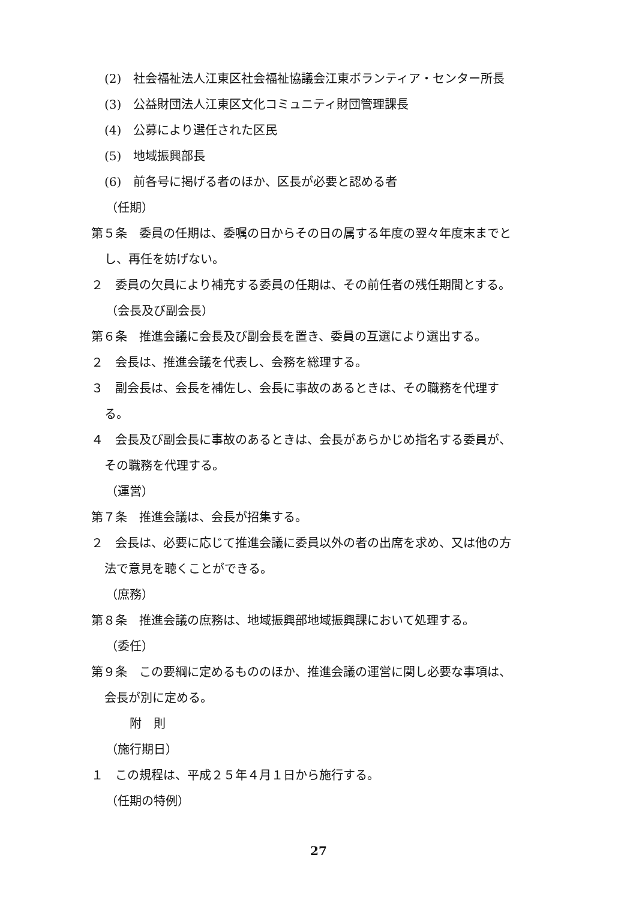(2)　社会福祉法人江東区社会福祉協議会江東ボランティア・センター所長
(3)　公益財団法人江東区文化コミュニティ財団管理課長
(4)　公募により選任された区民
(5)　地域振興部長
(6)　前各号に掲げる者のほか、区長が必要と認める者
（任期）
第５条　委員の任期は、委嘱の日からその日の属する年度の翌々年度末までと
し、再任を妨げない。
２　委員の欠員により補充する委員の任期は、その前任者の残任期間とする。
（会長及び副会長）
第６条　推進会議に会長及び副会長を置き、委員の互選により選出する。
２　会長は、推進会議を代表し、会務を総理する。
３　副会長は、会長を補佐し、会長に事故のあるときは、その職務を代理す
る。
４　会長及び副会長に事故のあるときは、会長があらかじめ指名する委員が、
その職務を代理する。
（運営）
第７条　推進会議は、会長が招集する。
２　会長は、必要に応じて推進会議に委員以外の者の出席を求め、又は他の方
法で意見を聴くことができる。
（庶務）
第８条　推進会議の庶務は、地域振興部地域振興課において処理する。
（委任）
第９条　この要綱に定めるもののほか、推進会議の運営に関し必要な事項は、
会長が別に定める。
附　則
（施行期日）
１　この規程は、平成２５年４月１日から施行する。
（任期の特例）
27